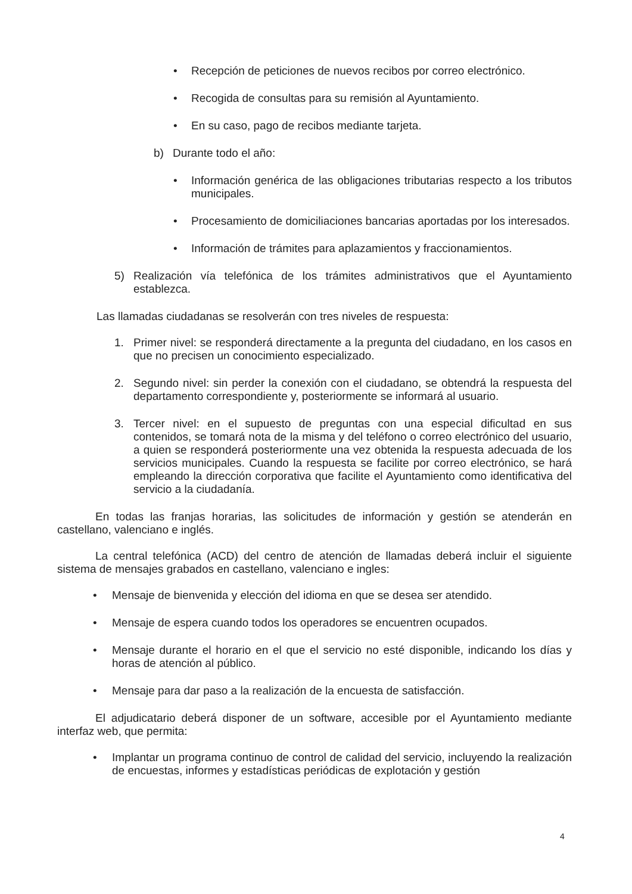• Recepción de peticiones de nuevos recibos por correo electrónico.
• Recogida de consultas para su remisión al Ayuntamiento.
• En su caso, pago de recibos mediante tarjeta.
b) Durante todo el año:
• Información genérica de las obligaciones tributarias respecto a los tributos municipales.
• Procesamiento de domiciliaciones bancarias aportadas por los interesados.
• Información de trámites para aplazamientos y fraccionamientos.
5) Realización vía telefónica de los trámites administrativos que el Ayuntamiento establezca.
Las llamadas ciudadanas se resolverán con tres niveles de respuesta:
1. Primer nivel: se responderá directamente a la pregunta del ciudadano, en los casos en que no precisen un conocimiento especializado.
2. Segundo nivel: sin perder la conexión con el ciudadano, se obtendrá la respuesta del departamento correspondiente y, posteriormente se informará al usuario.
3. Tercer nivel: en el supuesto de preguntas con una especial dificultad en sus contenidos, se tomará nota de la misma y del teléfono o correo electrónico del usuario, a quien se responderá posteriormente una vez obtenida la respuesta adecuada de los servicios municipales. Cuando la respuesta se facilite por correo electrónico, se hará empleando la dirección corporativa que facilite el Ayuntamiento como identificativa del servicio a la ciudadanía.
En todas las franjas horarias, las solicitudes de información y gestión se atenderán en castellano, valenciano e inglés.
La central telefónica (ACD) del centro de atención de llamadas deberá incluir el siguiente sistema de mensajes grabados en castellano, valenciano e ingles:
• Mensaje de bienvenida y elección del idioma en que se desea ser atendido.
• Mensaje de espera cuando todos los operadores se encuentren ocupados.
• Mensaje durante el horario en el que el servicio no esté disponible, indicando los días y horas de atención al público.
• Mensaje para dar paso a la realización de la encuesta de satisfacción.
El adjudicatario deberá disponer de un software, accesible por el Ayuntamiento mediante interfaz web, que permita:
• Implantar un programa continuo de control de calidad del servicio, incluyendo la realización de encuestas, informes y estadísticas periódicas de explotación y gestión
4